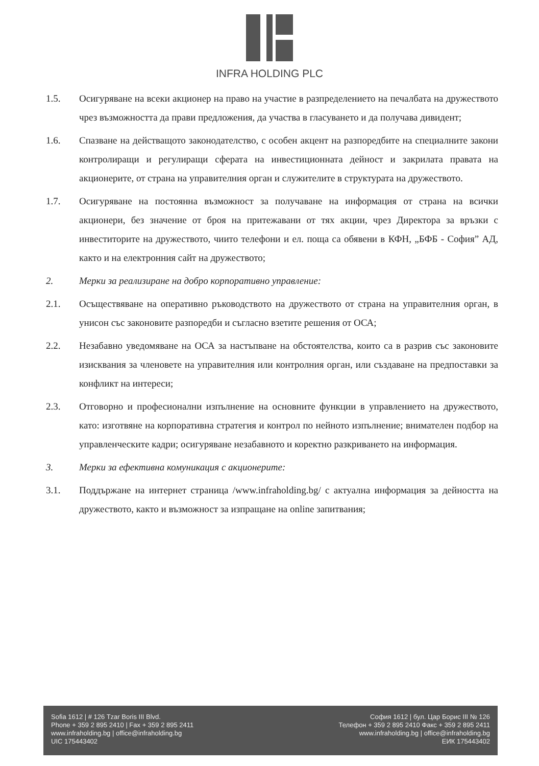INFRA HOLDING PLC
1.5. Осигуряване на всеки акционер на право на участие в разпределението на печалбата на дружеството чрез възможността да прави предложения, да участва в гласуването и да получава дивидент;
1.6. Спазване на действащото законодателство, с особен акцент на разпоредбите на специалните закони контролиращи и регулиращи сферата на инвестиционната дейност и закрилата правата на акционерите, от страна на управителния орган и служителите в структурата на дружеството.
1.7. Осигуряване на постоянна възможност за получаване на информация от страна на всички акционери, без значение от броя на притежавани от тях акции, чрез Директора за връзки с инвеститорите на дружеството, чиито телефони и ел. поща са обявени в КФН, „БФБ - София” АД, както и на електронния сайт на дружеството;
2. Мерки за реализиране на добро корпоративно управление:
2.1. Осъществяване на оперативно ръководството на дружеството от страна на управителния орган, в унисон със законовите разпоредби и съгласно взетите решения от ОСА;
2.2. Незабавно уведомяване на ОСА за настъпване на обстоятелства, които са в разрив със законовите изисквания за членовете на управителния или контролния орган, или създаване на предпоставки за конфликт на интереси;
2.3. Отговорно и професионални изпълнение на основните функции в управлението на дружеството, като: изготвяне на корпоративна стратегия и контрол по нейното изпълнение; внимателен подбор на управленческите кадри; осигуряване незабавното и коректно разкриването на информация.
3. Мерки за ефективна комуникация с акционерите:
3.1. Поддържане на интернет страница /www.infraholding.bg/ с актуална информация за дейността на дружеството, както и възможност за изпращане на online запитвания;
Sofia 1612 | # 126 Tzar Boris III Blvd.
Phone + 359 2 895 2410 | Fax + 359 2 895 2411
www.infraholding.bg | office@infraholding.bg
UIC 175443402
София 1612 | бул. Цар Борис III № 126
Телефон + 359 2 895 2410 Факс + 359 2 895 2411
www.infraholding.bg | office@infraholding.bg
ЕИК 175443402